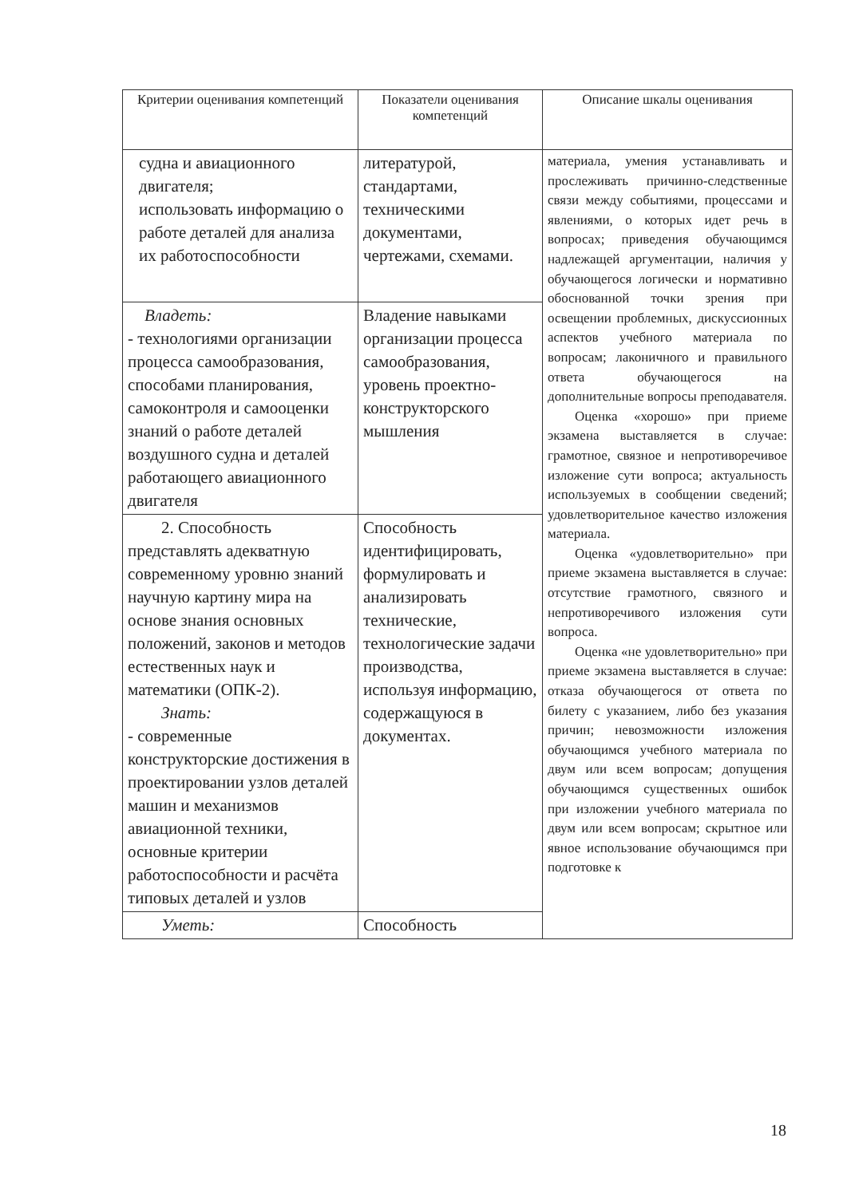| Критерии оценивания компетенций | Показатели оценивания компетенций | Описание шкалы оценивания |
| --- | --- | --- |
| судна и авиационного двигателя; использовать информацию о работе деталей для анализа их работоспособности | литературой, стандартами, техническими документами, чертежами, схемами. | материала, умения устанавливать и прослеживать причинно-следственные связи между событиями, процессами и явлениями, о которых идет речь в вопросах; приведения обучающимся надлежащей аргументации, наличия у обучающегося логически и нормативно обоснованной точки зрения при освещении проблемных, дискуссионных аспектов учебного материала по вопросам; лаконичного и правильного ответа обучающегося на дополнительные вопросы преподавателя. Оценка «хорошо» при приеме экзамена выставляется в случае: грамотное, связное и непротиворечивое изложение сути вопроса; актуальность используемых в сообщении сведений; удовлетворительное качество изложения материала. Оценка «удовлетворительно» при приеме экзамена выставляется в случае: отсутствие грамотного, связного и непротиворечивого изложения сути вопроса. Оценка «не удовлетворительно» при приеме экзамена выставляется в случае: отказа обучающегося от ответа по билету с указанием, либо без указания причин; невозможности изложения обучающимся учебного материала по двум или всем вопросам; допущения обучающимся существенных ошибок при изложении учебного материала по двум или всем вопросам; скрытное или явное использование обучающимся при подготовке к |
| Владеть: - технологиями организации процесса самообразования, способами планирования, самоконтроля и самооценки знаний о работе деталей воздушного судна и деталей работающего авиационного двигателя | Владение навыками организации процесса самообразования, уровень проектно-конструкторского мышления | |
| 2. Способность представлять адекватную современному уровню знаний научную картину мира на основе знания основных положений, законов и методов естественных наук и математики (ОПК-2). Знать: - современные конструкторские достижения в проектировании узлов деталей машин и механизмов авиационной техники, основные критерии работоспособности и расчёта типовых деталей и узлов | Способность идентифицировать, формулировать и анализировать технические, технологические задачи производства, используя информацию, содержащуюся в документах. | |
| Уметь: | Способность | |
18